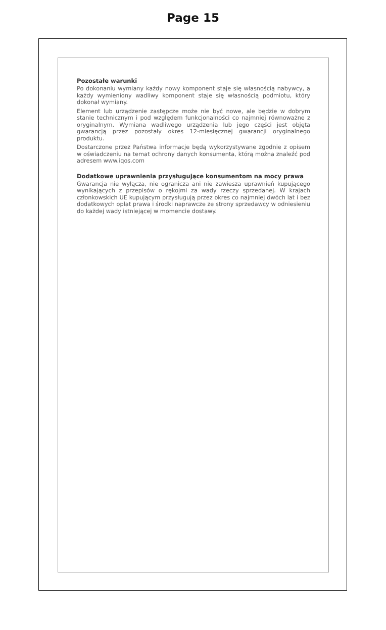Page 15
Pozostałe warunki
Po dokonaniu wymiany każdy nowy komponent staje się własnością nabywcy, a każdy wymieniony wadliwy komponent staje się własnością podmiotu, który dokonał wymiany.
Element lub urządzenie zastępcze może nie być nowe, ale będzie w dobrym stanie technicznym i pod względem funkcjonalności co najmniej równoważne z oryginalnym. Wymiana wadliwego urządzenia lub jego części jest objęta gwarancją przez pozostały okres 12-miesięcznej gwarancji oryginalnego produktu.
Dostarczone przez Państwa informacje będą wykorzystywane zgodnie z opisem w oświadczeniu na temat ochrony danych konsumenta, którą można znaleźć pod adresem www.iqos.com
Dodatkowe uprawnienia przysługujące konsumentom na mocy prawa
Gwarancja nie wyłącza, nie ogranicza ani nie zawiesza uprawnień kupującego wynikających z przepisów o rękojmi za wady rzeczy sprzedanej. W krajach członkowskich UE kupującym przysługują przez okres co najmniej dwóch lat i bez dodatkowych opłat prawa i środki naprawcze ze strony sprzedawcy w odniesieniu do każdej wady istniejącej w momencie dostawy.